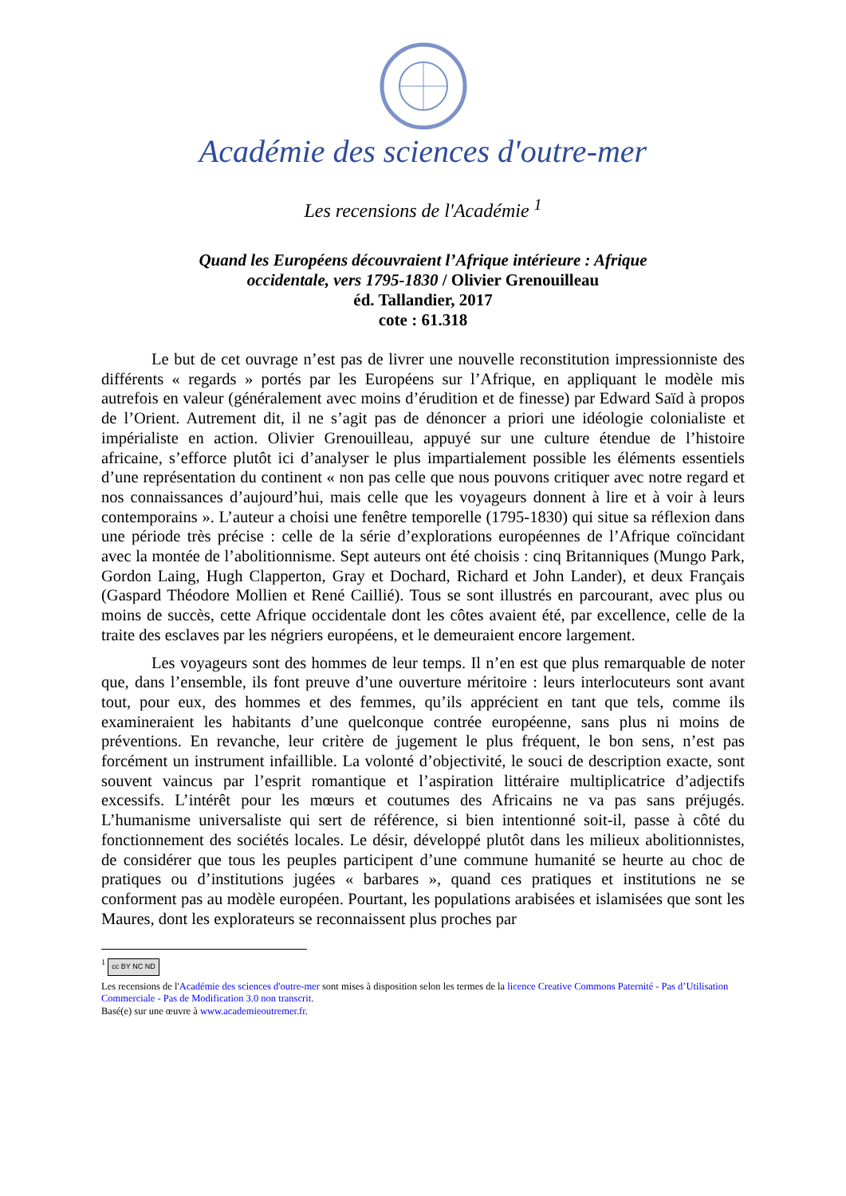Académie des sciences d'outre-mer
Les recensions de l'Académie <sup>1</sup>
Quand les Européens découvraient l’Afrique intérieure : Afrique
occidentale, vers 1795-1830 / Olivier Grenouilleau
éd. Tallandier, 2017
cote : 61.318
Le but de cet ouvrage n’est pas de livrer une nouvelle reconstitution impressionniste des différents « regards » portés par les Européens sur l’Afrique, en appliquant le modèle mis autrefois en valeur (généralement avec moins d’érudition et de finesse) par Edward Saïd à propos de l’Orient. Autrement dit, il ne s’agit pas de dénoncer a priori une idéologie colonialiste et impérialiste en action. Olivier Grenouilleau, appuyé sur une culture étendue de l’histoire africaine, s’efforce plutôt ici d’analyser le plus impartialement possible les éléments essentiels d’une représentation du continent « non pas celle que nous pouvons critiquer avec notre regard et nos connaissances d’aujourd’hui, mais celle que les voyageurs donnent à lire et à voir à leurs contemporains ». L’auteur a choisi une fenêtre temporelle (1795-1830) qui situe sa réflexion dans une période très précise : celle de la série d’explorations européennes de l’Afrique coïncidant avec la montée de l’abolitionnisme. Sept auteurs ont été choisis : cinq Britanniques (Mungo Park, Gordon Laing, Hugh Clapperton, Gray et Dochard, Richard et John Lander), et deux Français (Gaspard Théodore Mollien et René Caillié). Tous se sont illustrés en parcourant, avec plus ou moins de succès, cette Afrique occidentale dont les côtes avaient été, par excellence, celle de la traite des esclaves par les négriers européens, et le demeuraient encore largement.
Les voyageurs sont des hommes de leur temps. Il n’en est que plus remarquable de noter que, dans l’ensemble, ils font preuve d’une ouverture méritoire : leurs interlocuteurs sont avant tout, pour eux, des hommes et des femmes, qu’ils apprécient en tant que tels, comme ils examineraient les habitants d’une quelconque contrée européenne, sans plus ni moins de préventions. En revanche, leur critère de jugement le plus fréquent, le bon sens, n’est pas forcément un instrument infaillible. La volonté d’objectivité, le souci de description exacte, sont souvent vaincus par l’esprit romantique et l’aspiration littéraire multiplicatrice d’adjectifs excessifs. L’intérêt pour les mœurs et coutumes des Africains ne va pas sans préjugés. L’humanisme universaliste qui sert de référence, si bien intentionné soit-il, passe à côté du fonctionnement des sociétés locales. Le désir, développé plutôt dans les milieux abolitionnistes, de considérer que tous les peuples participent d’une commune humanité se heurte au choc de pratiques ou d’institutions jugées « barbares », quand ces pratiques et institutions ne se conforment pas au modèle européen. Pourtant, les populations arabisées et islamisées que sont les Maures, dont les explorateurs se reconnaissent plus proches par
<sup>1</sup> cc BY NC ND
Les recensions de l'Académie des sciences d'outre-mer sont mises à disposition selon les termes de la licence Creative Commons Paternité - Pas d’Utilisation Commerciale - Pas de Modification 3.0 non transcrit.
Basé(e) sur une œuvre à www.academieoutremer.fr.